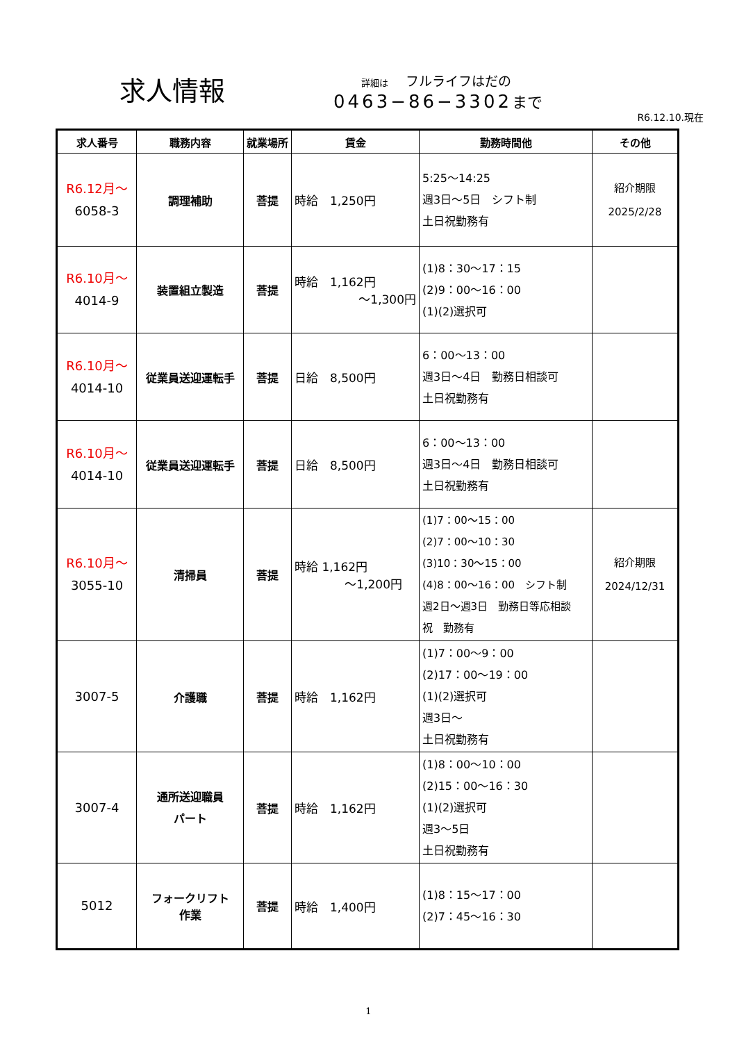求人情報
詳細は フルライフはだの
0463−86−3302 まで
R6.12.10.現在
| 求人番号 | 職務内容 | 就業場所 | 賃金 | 勤務時間他 | その他 |
| --- | --- | --- | --- | --- | --- |
| R6.12月～ 6058-3 | 調理補助 | 菩提 | 時給 1,250円 | 5:25～14:25 週3日～5日 シフト制 土日祝勤務有 | 紹介期限 2025/2/28 |
| R6.10月～ 4014-9 | 装置組立製造 | 菩提 | 時給 1,162円 ～1,300円 | (1)8：30～17：15 (2)9：00～16：00 (1)(2)選択可 | |
| R6.10月～ 4014-10 | 従業員送迎運転手 | 菩提 | 日給 8,500円 | 6：00～13：00 週3日～4日 勤務日相談可 土日祝勤務有 | |
| R6.10月～ 4014-10 | 従業員送迎運転手 | 菩提 | 日給 8,500円 | 6：00～13：00 週3日～4日 勤務日相談可 土日祝勤務有 | |
| R6.10月～ 3055-10 | 清掃員 | 菩提 | 時給 1,162円 ～1,200円 | (1)7：00～15：00 (2)7：00～10：30 (3)10：30～15：00 (4)8：00～16：00 シフト制 週2日～週3日 勤務日等応相談 祝 勤務有 | 紹介期限 2024/12/31 |
| 3007-5 | 介護職 | 菩提 | 時給 1,162円 | (1)7：00～9：00 (2)17：00～19：00 (1)(2)選択可 週3日～ 土日祝勤務有 | |
| 3007-4 | 通所送迎職員 パート | 菩提 | 時給 1,162円 | (1)8：00～10：00 (2)15：00～16：30 (1)(2)選択可 週3～5日 土日祝勤務有 | |
| 5012 | フォークリフト 作業 | 菩提 | 時給 1,400円 | (1)8：15～17：00 (2)7：45～16：30 | |
1